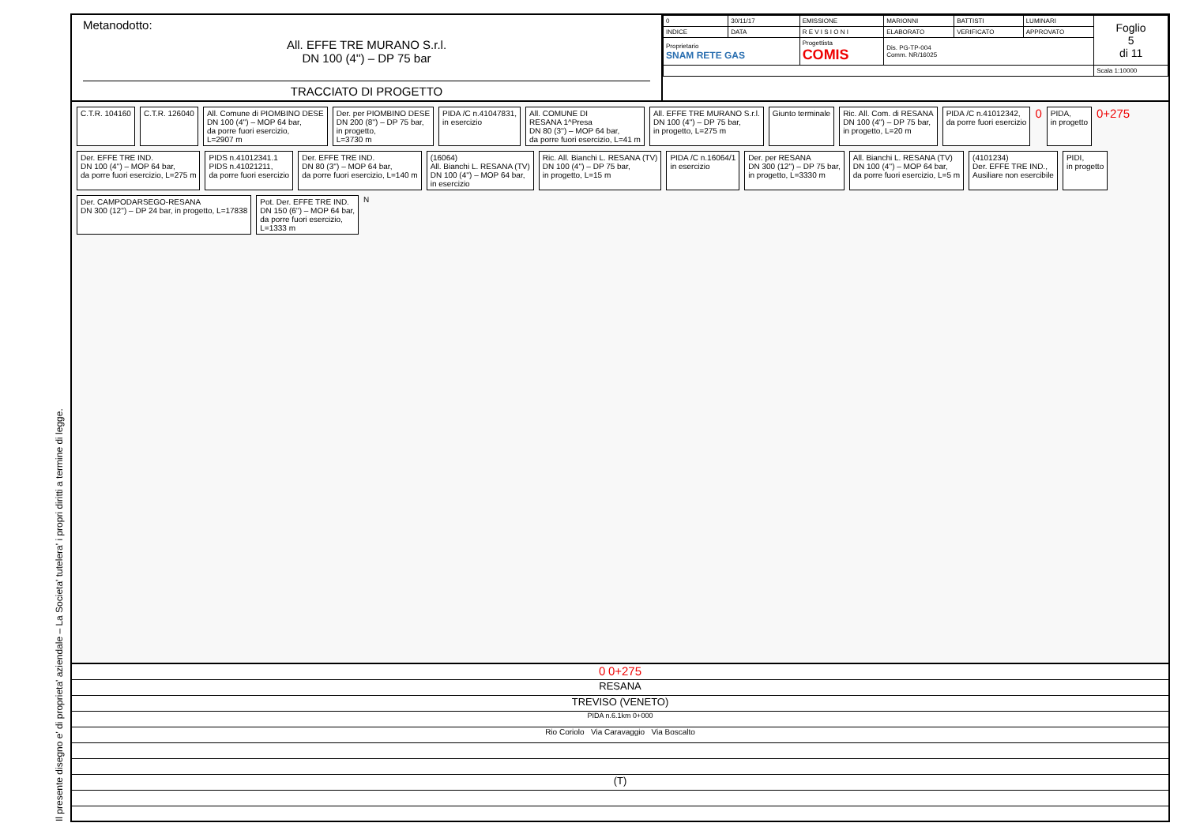Il presente disegno e' di proprieta' aziendale – La Societa' tutelera' i propri diritti a termine di legge.
Metanodotto:
All. EFFE TRE MURANO S.r.l.
DN 100 (4'') – DP 75 bar
TRACCIATO DI PROGETTO
| 0 | 30/11/17 | EMISSIONE | MARIONNI | BATTISTI | LUMINARI | Foglio 5 di 11 |
| INDICE | DATA | R E V I S I O N I | ELABORATO | VERIFICATO | APPROVATO | |
| Proprietario SNAM RETE GAS | | Progettista COMIS | Dis. PG-TP-004 Comm. NR/16025 | | | |
| | | | | | | Scala 1:10000 |
C.T.R. 104160 C.T.R. 126040 All. Comune di PIOMBINO DESE
DN 100 (4'') – MOP 64 bar,
da porre fuori esercizio,
L=2907 m Der. per PIOMBINO DESE
DN 200 (8'') – DP 75 bar,
in progetto,
L=3730 m PIDA /C n.41047831,
in esercizio All. COMUNE DI
RESANA 1^Presa
DN 80 (3'') – MOP 64 bar,
da porre fuori esercizio, L=41 m All. EFFE TRE MURANO S.r.l.
DN 100 (4'') – DP 75 bar,
in progetto, L=275 m Giunto terminale Ric. All. Com. di RESANA
DN 100 (4'') – DP 75 bar,
in progetto, L=20 m PIDA /C n.41012342,
da porre fuori esercizio 0 PIDA,
in progetto 0+275 Der. EFFE TRE IND.
DN 100 (4'') – MOP 64 bar,
da porre fuori esercizio, L=275 m PIDS n.41012341.1
PIDS n.41021211,
da porre fuori esercizio Der. EFFE TRE IND.
DN 80 (3'') – MOP 64 bar,
da porre fuori esercizio, L=140 m (16064)
All. Bianchi L. RESANA (TV)
DN 100 (4'') – MOP 64 bar,
in esercizio Ric. All. Bianchi L. RESANA (TV)
DN 100 (4'') – DP 75 bar,
in progetto, L=15 m PIDA /C n.16064/1
in esercizio Der. per RESANA
DN 300 (12'') – DP 75 bar,
in progetto, L=3330 m All. Bianchi L. RESANA (TV)
DN 100 (4'') – MOP 64 bar,
da porre fuori esercizio, L=5 m (4101234)
Der. EFFE TRE IND.,
Ausiliare non esercibile PIDI,
in progetto Der. CAMPODARSEGO-RESANA
DN 300 (12'') – DP 24 bar, in progetto, L=17838 Pot. Der. EFFE TRE IND.
DN 150 (6'') – MOP 64 bar,
da porre fuori esercizio,
L=1333 m N
0 0+275
RESANA
TREVISO (VENETO)
PIDA n.6.1km 0+000
Rio Coriolo Via Caravaggio Via Boscalto
(T)